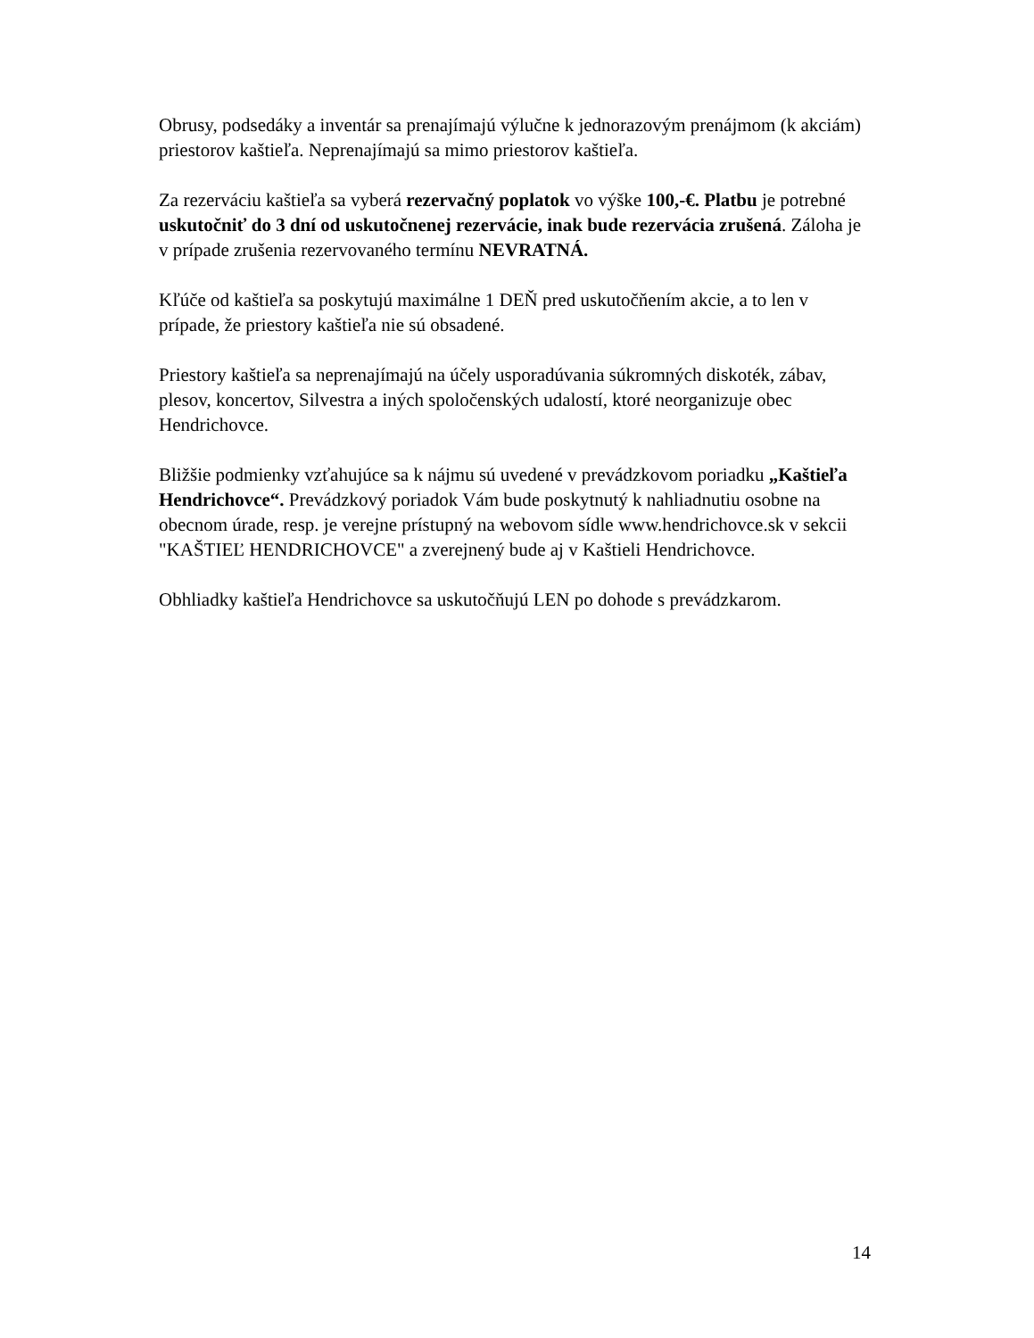Obrusy, podsedáky a inventár sa prenajímajú výlučne k jednorazovým prenájmom (k akciám) priestorov kaštieľa. Neprenajímajú sa mimo priestorov kaštieľa.
Za rezerváciu kaštieľa sa vyberá rezervačný poplatok vo výške 100,-€. Platbu je potrebné uskutočniť do 3 dní od uskutočnenej rezervácie, inak bude rezervácia zrušená. Záloha je v prípade zrušenia rezervovaného termínu NEVRATNÁ.
Kľúče od kaštieľa sa poskytujú maximálne 1 DEŇ pred uskutočňením akcie, a to len v prípade, že priestory kaštieľa nie sú obsadené.
Priestory kaštieľa sa neprenajímajú na účely usporadúvania súkromných diskoték, zábav, plesov, koncertov, Silvestra a iných spoločenských udalostí, ktoré neorganizuje obec Hendrichovce.
Bližšie podmienky vzťahujúce sa k nájmu sú uvedené v prevádzkovom poriadku „Kaštieľa Hendrichovce“. Prevádzkový poriadok Vám bude poskytnutý k nahliadnutiu osobne na obecnom úrade, resp. je verejne prístupný na webovom sídle www.hendrichovce.sk v sekcii "KAŠTIEĽ HENDRICHOVCE" a zverejnený bude aj v Kaštieli Hendrichovce.
Obhliadky kaštieľa Hendrichovce sa uskutočňujú LEN po dohode s prevádzkarom.
14